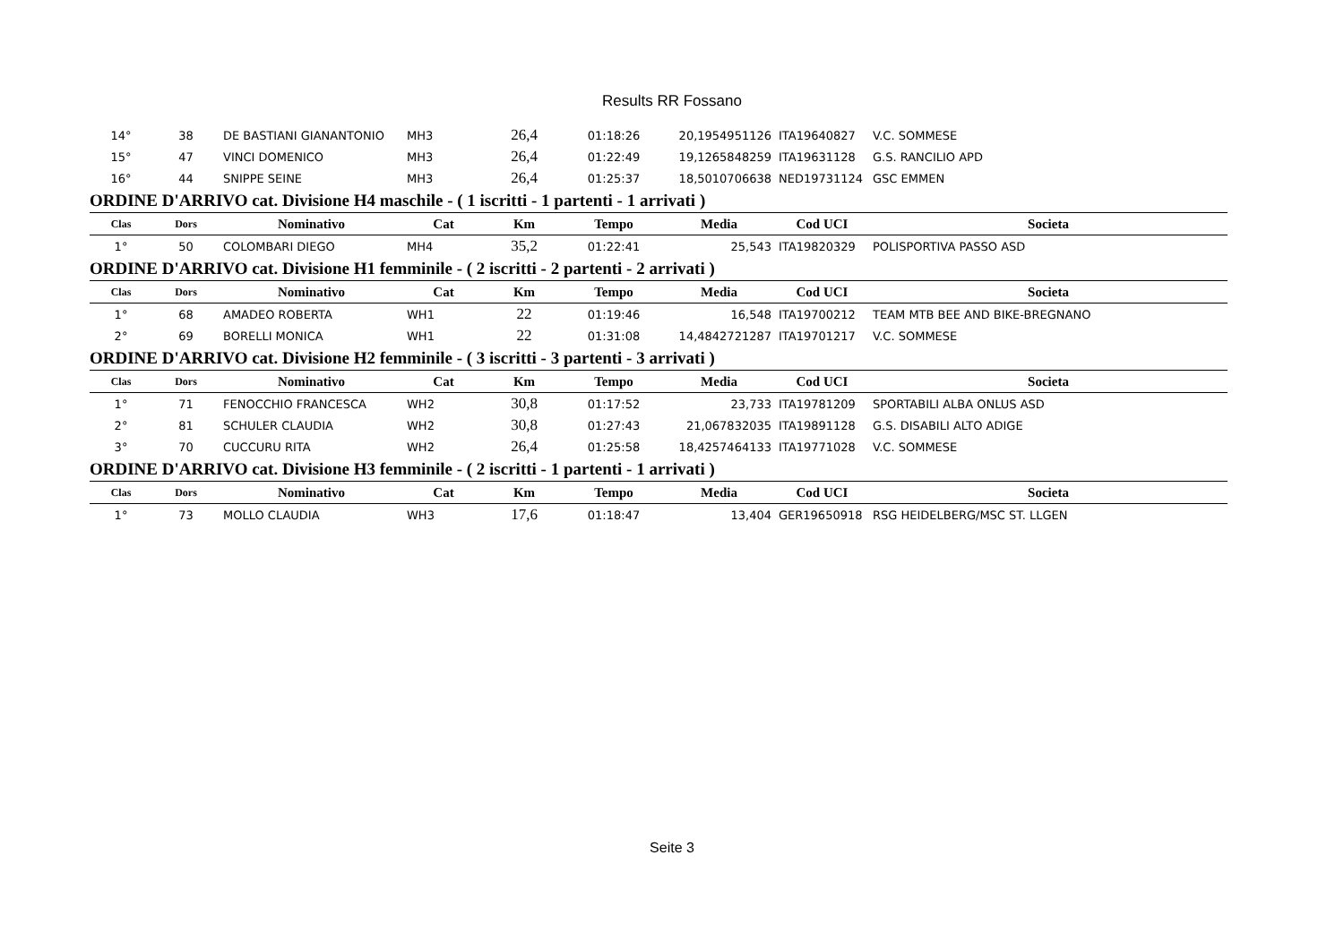Results RR Fossano
| 14° | 38 | DE BASTIANI GIANANTONIO | MH3 | 26,4 | 01:18:26 | 20,1954951126 | ITA19640827 | V.C. SOMMESE |
| 15° | 47 | VINCI DOMENICO | MH3 | 26,4 | 01:22:49 | 19,1265848259 | ITA19631128 | G.S. RANCILIO APD |
| 16° | 44 | SNIPPE SEINE | MH3 | 26,4 | 01:25:37 | 18,5010706638 | NED19731124 | GSC EMMEN |
| ORDINE D'ARRIVO cat. Divisione H4 maschile - ( 1 iscritti - 1 partenti - 1 arrivati ) | | | | | | | | |
| Clas | Dors | Nominativo | Cat | Km | Tempo | Media | Cod UCI | Societa |
| 1° | 50 | COLOMBARI DIEGO | MH4 | 35,2 | 01:22:41 | 25,543 | ITA19820329 | POLISPORTIVA PASSO ASD |
| ORDINE D'ARRIVO cat. Divisione H1 femminile - ( 2 iscritti - 2 partenti - 2 arrivati ) | | | | | | | | |
| Clas | Dors | Nominativo | Cat | Km | Tempo | Media | Cod UCI | Societa |
| 1° | 68 | AMADEO ROBERTA | WH1 | 22 | 01:19:46 | 16,548 | ITA19700212 | TEAM MTB BEE AND BIKE-BREGNANO |
| 2° | 69 | BORELLI MONICA | WH1 | 22 | 01:31:08 | 14,4842721287 | ITA19701217 | V.C. SOMMESE |
| ORDINE D'ARRIVO cat. Divisione H2 femminile - ( 3 iscritti - 3 partenti - 3 arrivati ) | | | | | | | | |
| Clas | Dors | Nominativo | Cat | Km | Tempo | Media | Cod UCI | Societa |
| 1° | 71 | FENOCCHIO FRANCESCA | WH2 | 30,8 | 01:17:52 | 23,733 | ITA19781209 | SPORTABILI ALBA ONLUS ASD |
| 2° | 81 | SCHULER CLAUDIA | WH2 | 30,8 | 01:27:43 | 21,067832035 | ITA19891128 | G.S. DISABILI ALTO ADIGE |
| 3° | 70 | CUCCURU RITA | WH2 | 26,4 | 01:25:58 | 18,4257464133 | ITA19771028 | V.C. SOMMESE |
| ORDINE D'ARRIVO cat. Divisione H3 femminile - ( 2 iscritti - 1 partenti - 1 arrivati ) | | | | | | | | |
| Clas | Dors | Nominativo | Cat | Km | Tempo | Media | Cod UCI | Societa |
| 1° | 73 | MOLLO CLAUDIA | WH3 | 17,6 | 01:18:47 | 13,404 | GER19650918 | RSG HEIDELBERG/MSC ST. LLGEN |
Seite 3